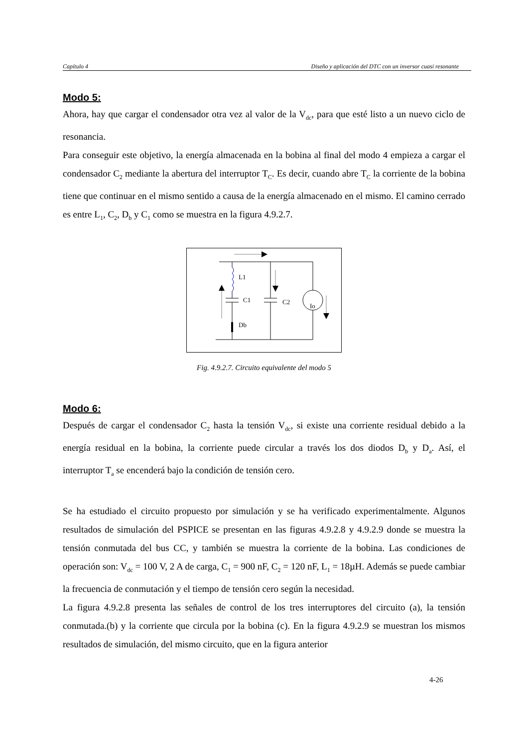Capítulo 4 Diseño y aplicación del DTC con un inversor cuasi resonante
Modo 5:
Ahora, hay que cargar el condensador otra vez al valor de la V<sub>dc</sub>, para que esté listo a un nuevo ciclo de resonancia.
Para conseguir este objetivo, la energía almacenada en la bobina al final del modo 4 empieza a cargar el condensador C<sub>2</sub> mediante la abertura del interruptor T<sub>C</sub>. Es decir, cuando abre T<sub>C</sub> la corriente de la bobina tiene que continuar en el mismo sentido a causa de la energía almacenado en el mismo. El camino cerrado es entre L<sub>1</sub>, C<sub>2</sub>, D<sub>b</sub> y C<sub>1</sub> como se muestra en la figura 4.9.2.7.
L1
C1
C2
Io
Db
Fig. 4.9.2.7. Circuito equivalente del modo 5
Modo 6:
Después de cargar el condensador C<sub>2</sub> hasta la tensión V<sub>dc</sub>, si existe una corriente residual debido a la energía residual en la bobina, la corriente puede circular a través los dos diodos D<sub>b</sub> y D<sub>a</sub>. Así, el interruptor T<sub>a</sub> se encenderá bajo la condición de tensión cero.
Se ha estudiado el circuito propuesto por simulación y se ha verificado experimentalmente. Algunos resultados de simulación del PSPICE se presentan en las figuras 4.9.2.8 y 4.9.2.9 donde se muestra la tensión conmutada del bus CC, y también se muestra la corriente de la bobina. Las condiciones de operación son: V<sub>dc</sub> = 100 V, 2 A de carga, C<sub>1</sub> = 900 nF, C<sub>2</sub> = 120 nF, L<sub>1</sub> = 18µH. Además se puede cambiar la frecuencia de conmutación y el tiempo de tensión cero según la necesidad.
La figura 4.9.2.8 presenta las señales de control de los tres interruptores del circuito (a), la tensión conmutada.(b) y la corriente que circula por la bobina (c). En la figura 4.9.2.9 se muestran los mismos resultados de simulación, del mismo circuito, que en la figura anterior
4-26